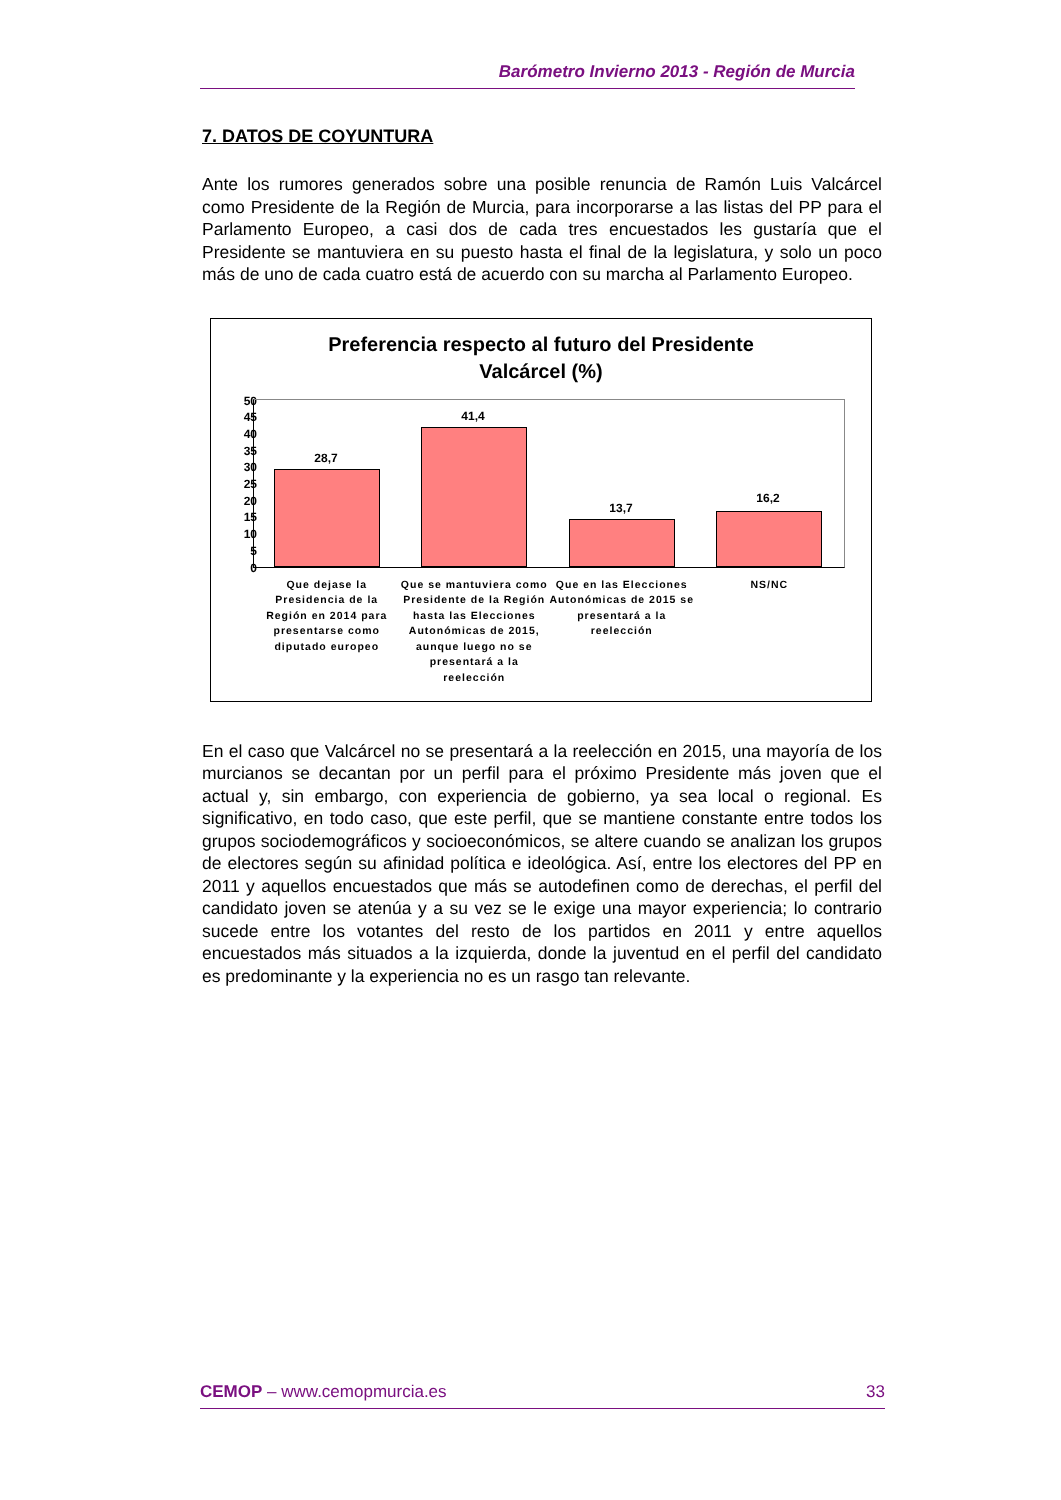Barómetro Invierno 2013 - Región de Murcia
7. DATOS DE COYUNTURA
Ante los rumores generados sobre una posible renuncia de Ramón Luis Valcárcel como Presidente de la Región de Murcia, para incorporarse a las listas del PP para el Parlamento Europeo, a casi dos de cada tres encuestados les gustaría que el Presidente se mantuviera en su puesto hasta el final de la legislatura, y solo un poco más de uno de cada cuatro está de acuerdo con su marcha al Parlamento Europeo.
Preferencia respecto al futuro del Presidente
Valcárcel (%)
50
45
40
35
30
25
20
15
10
5
0
28,7
41,4
13,7
16,2
Que dejase la Presidencia de la Región en 2014 para presentarse como diputado europeo
Que se mantuviera como Presidente de la Región hasta las Elecciones Autonómicas de 2015, aunque luego no se presentará a la reelección
Que en las Elecciones Autonómicas de 2015 se presentará a la reelección
NS/NC
En el caso que Valcárcel no se presentará a la reelección en 2015, una mayoría de los murcianos se decantan por un perfil para el próximo Presidente más joven que el actual y, sin embargo, con experiencia de gobierno, ya sea local o regional. Es significativo, en todo caso, que este perfil, que se mantiene constante entre todos los grupos sociodemográficos y socioeconómicos, se altere cuando se analizan los grupos de electores según su afinidad política e ideológica. Así, entre los electores del PP en 2011 y aquellos encuestados que más se autodefinen como de derechas, el perfil del candidato joven se atenúa y a su vez se le exige una mayor experiencia; lo contrario sucede entre los votantes del resto de los partidos en 2011 y entre aquellos encuestados más situados a la izquierda, donde la juventud en el perfil del candidato es predominante y la experiencia no es un rasgo tan relevante.
CEMOP – www.cemopmurcia.es 33